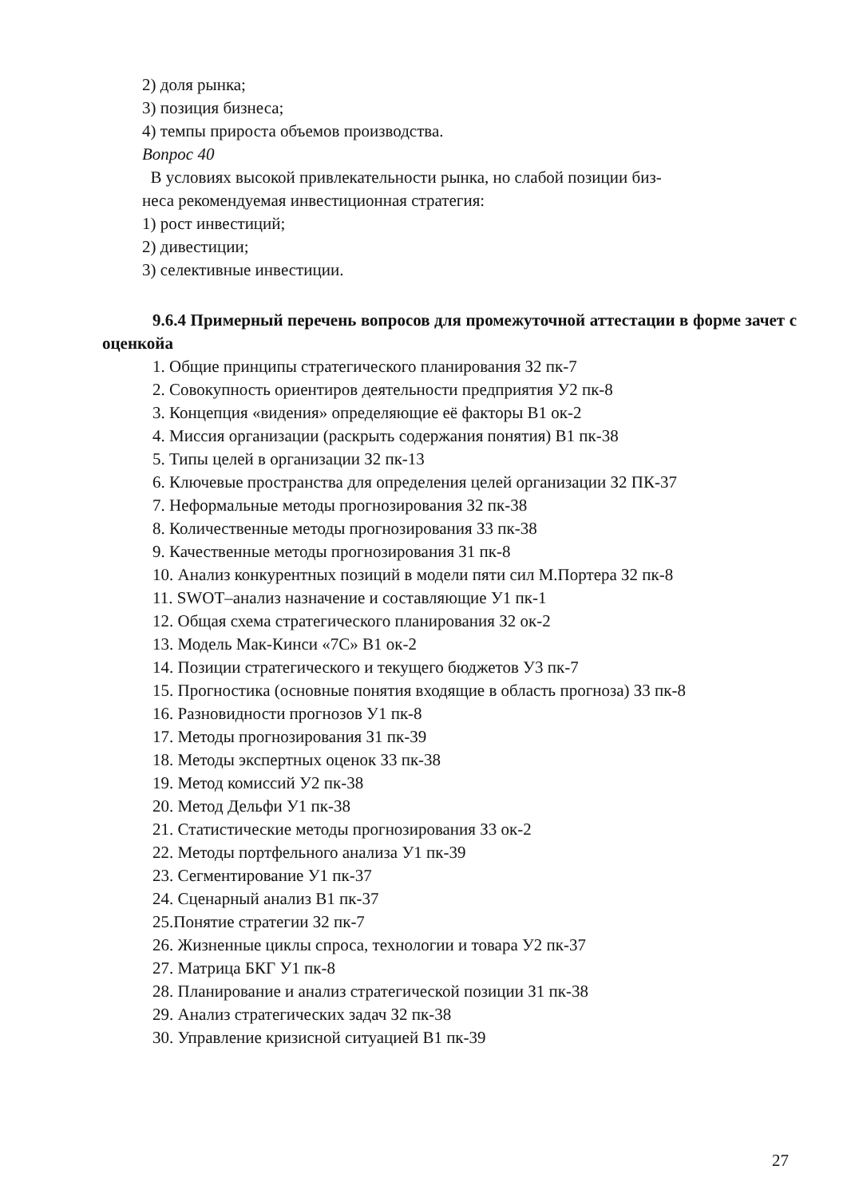2) доля рынка;
3) позиция бизнеса;
4) темпы прироста объемов производства.
Вопрос 40
В условиях высокой привлекательности рынка, но слабой позиции биз-
неса рекомендуемая инвестиционная стратегия:
1) рост инвестиций;
2) дивестиции;
3) селективные инвестиции.
9.6.4 Примерный перечень вопросов для промежуточной аттестации в форме зачет с оценкойа
1. Общие принципы стратегического планирования З2 пк-7
2. Совокупность ориентиров деятельности предприятия У2 пк-8
3. Концепция «видения» определяющие её факторы В1 ок-2
4. Миссия организации (раскрыть содержания понятия) В1 пк-38
5. Типы целей в организации З2 пк-13
6. Ключевые пространства для определения целей организации З2 ПК-37
7. Неформальные методы прогнозирования З2 пк-38
8. Количественные методы прогнозирования З3 пк-38
9. Качественные методы прогнозирования З1 пк-8
10. Анализ конкурентных позиций в модели пяти сил М.Портера З2 пк-8
11. SWOT–анализ назначение и составляющие У1 пк-1
12. Общая схема стратегического планирования З2 ок-2
13. Модель Мак-Кинси «7С» В1 ок-2
14. Позиции стратегического и текущего бюджетов У3 пк-7
15. Прогностика (основные понятия входящие в область прогноза) З3 пк-8
16. Разновидности прогнозов У1 пк-8
17. Методы прогнозирования З1 пк-39
18. Методы экспертных оценок З3 пк-38
19. Метод комиссий У2 пк-38
20. Метод Дельфи У1 пк-38
21. Статистические методы прогнозирования З3 ок-2
22. Методы портфельного анализа У1 пк-39
23. Сегментирование У1 пк-37
24. Сценарный анализ В1 пк-37
25.Понятие стратегии З2 пк-7
26. Жизненные циклы спроса, технологии и товара У2 пк-37
27. Матрица БКГ У1 пк-8
28. Планирование и анализ стратегической позиции З1 пк-38
29. Анализ стратегических задач З2 пк-38
30. Управление кризисной ситуацией В1 пк-39
27